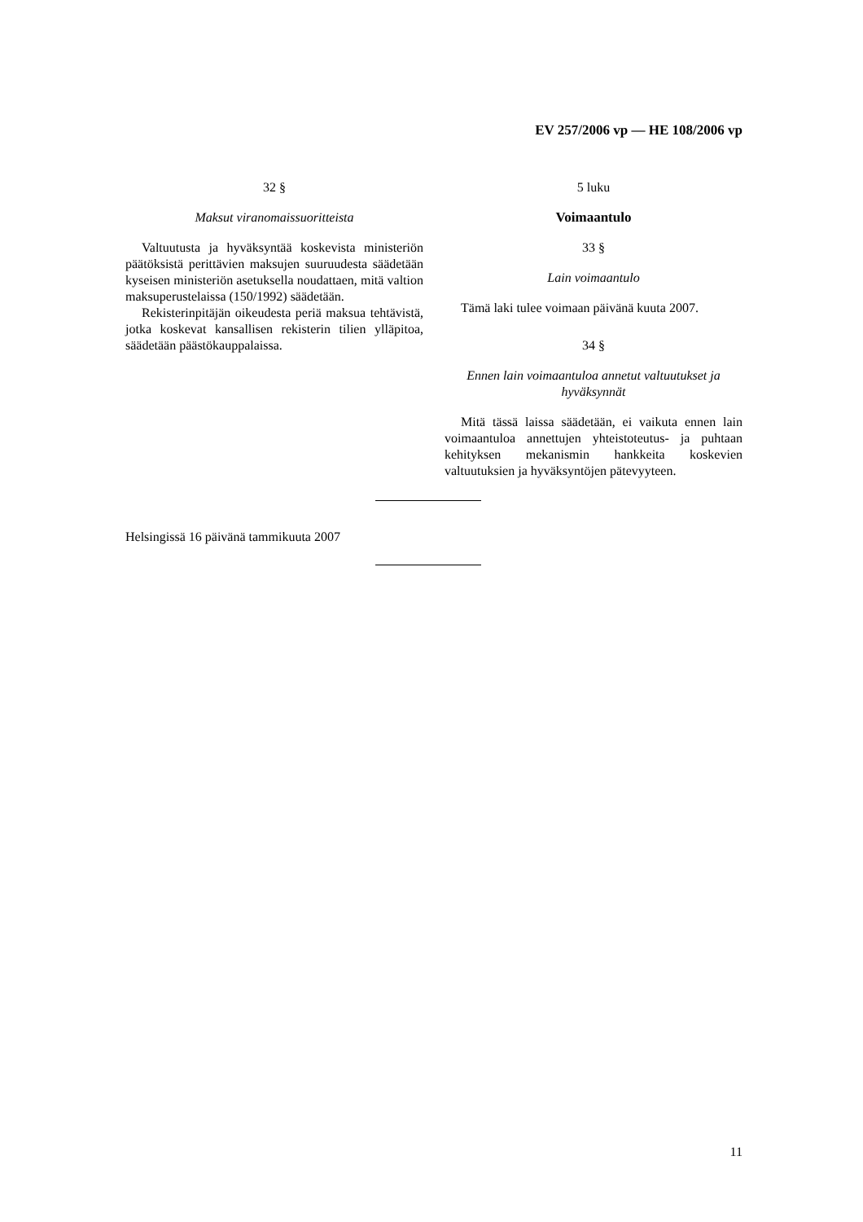EV 257/2006 vp — HE 108/2006 vp
32 §
Maksut viranomaissuoritteista
Valtuutusta ja hyväksyntää koskevista ministeriön päätöksistä perittävien maksujen suuruudesta säädetään kyseisen ministeriön asetuksella noudattaen, mitä valtion maksuperustelaissa (150/1992) säädetään.
Rekisterinpitäjän oikeudesta periä maksua tehtävistä, jotka koskevat kansallisen rekisterin tilien ylläpitoa, säädetään päästökauppalaissa.
5 luku
Voimaantulo
33 §
Lain voimaantulo
Tämä laki tulee voimaan päivänä kuuta 2007.
34 §
Ennen lain voimaantuloa annetut valtuutukset ja hyväksynnät
Mitä tässä laissa säädetään, ei vaikuta ennen lain voimaantuloa annettujen yhteistoteutus- ja puhtaan kehityksen mekanismin hankkeita koskevien valtuutuksien ja hyväksyntöjen pätevyyteen.
Helsingissä 16 päivänä tammikuuta 2007
11